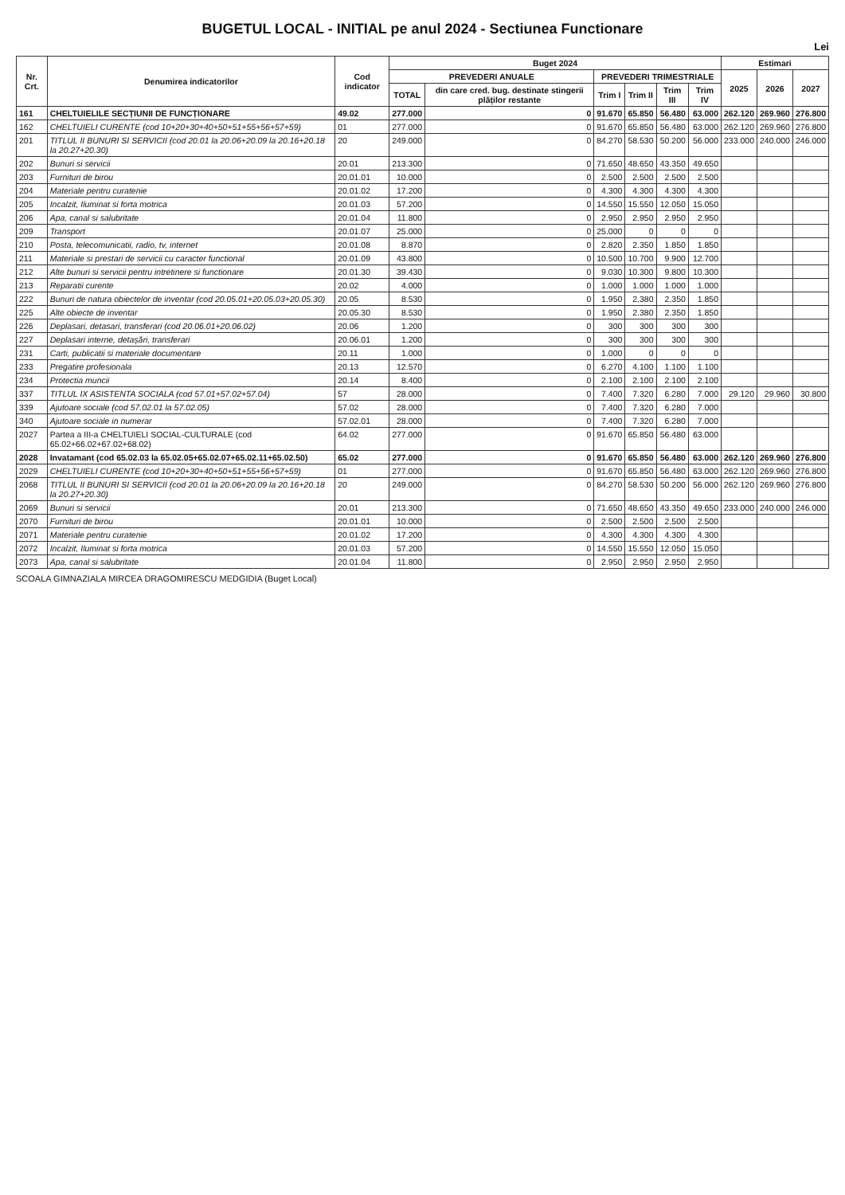BUGETUL LOCAL - INITIAL pe anul 2024 - Sectiunea Functionare
Lei
| Nr. Crt. | Denumirea indicatorilor | Cod indicator | Buget 2024 | | | | | | Estimari | | |
| --- | --- | --- | --- | --- | --- | --- | --- | --- | --- | --- | --- |
| | | | PREVEDERI ANUALE | | PREVEDERI TRIMESTRIALE | | | | 2025 | 2026 | 2027 |
| | | | TOTAL | din care cred. bug. destinate stingerii plăților restante | Trim I | Trim II | Trim III | Trim IV | | | |
| 161 | CHELTUIELILE SECȚIUNII DE FUNCȚIONARE | 49.02 | 277.000 | 0 | 91.670 | 65.850 | 56.480 | 63.000 | 262.120 | 269.960 | 276.800 |
| 162 | CHELTUIELI CURENTE (cod 10+20+30+40+50+51+55+56+57+59) | 01 | 277.000 | 0 | 91.670 | 65.850 | 56.480 | 63.000 | 262.120 | 269.960 | 276.800 |
| 201 | TITLUL II BUNURI SI SERVICII (cod 20.01 la 20.06+20.09 la 20.16+20.18 la 20.27+20.30) | 20 | 249.000 | 0 | 84.270 | 58.530 | 50.200 | 56.000 | 233.000 | 240.000 | 246.000 |
| 202 | Bunuri si servicii | 20.01 | 213.300 | 0 | 71.650 | 48.650 | 43.350 | 49.650 | | | |
| 203 | Furnituri de birou | 20.01.01 | 10.000 | 0 | 2.500 | 2.500 | 2.500 | 2.500 | | | |
| 204 | Materiale pentru curatenie | 20.01.02 | 17.200 | 0 | 4.300 | 4.300 | 4.300 | 4.300 | | | |
| 205 | Incalzit, Iluminat si forta motrica | 20.01.03 | 57.200 | 0 | 14.550 | 15.550 | 12.050 | 15.050 | | | |
| 206 | Apa, canal si salubritate | 20.01.04 | 11.800 | 0 | 2.950 | 2.950 | 2.950 | 2.950 | | | |
| 209 | Transport | 20.01.07 | 25.000 | 0 | 25.000 | 0 | 0 | 0 | | | |
| 210 | Posta, telecomunicatii, radio, tv, internet | 20.01.08 | 8.870 | 0 | 2.820 | 2.350 | 1.850 | 1.850 | | | |
| 211 | Materiale si prestari de servicii cu caracter functional | 20.01.09 | 43.800 | 0 | 10.500 | 10.700 | 9.900 | 12.700 | | | |
| 212 | Alte bunuri si servicii pentru intretinere si functionare | 20.01.30 | 39.430 | 0 | 9.030 | 10.300 | 9.800 | 10.300 | | | |
| 213 | Reparatii curente | 20.02 | 4.000 | 0 | 1.000 | 1.000 | 1.000 | 1.000 | | | |
| 222 | Bunuri de natura obiectelor de inventar (cod 20.05.01+20.05.03+20.05.30) | 20.05 | 8.530 | 0 | 1.950 | 2.380 | 2.350 | 1.850 | | | |
| 225 | Alte obiecte de inventar | 20.05.30 | 8.530 | 0 | 1.950 | 2.380 | 2.350 | 1.850 | | | |
| 226 | Deplasari, detasari, transferari (cod 20.06.01+20.06.02) | 20.06 | 1.200 | 0 | 300 | 300 | 300 | 300 | | | |
| 227 | Deplasari interne, detașări, transferari | 20.06.01 | 1.200 | 0 | 300 | 300 | 300 | 300 | | | |
| 231 | Carti, publicatii si materiale documentare | 20.11 | 1.000 | 0 | 1.000 | 0 | 0 | 0 | | | |
| 233 | Pregatire profesionala | 20.13 | 12.570 | 0 | 6.270 | 4.100 | 1.100 | 1.100 | | | |
| 234 | Protectia muncii | 20.14 | 8.400 | 0 | 2.100 | 2.100 | 2.100 | 2.100 | | | |
| 337 | TITLUL IX ASISTENTA SOCIALA (cod 57.01+57.02+57.04) | 57 | 28.000 | 0 | 7.400 | 7.320 | 6.280 | 7.000 | 29.120 | 29.960 | 30.800 |
| 339 | Ajutoare sociale (cod 57.02.01 la 57.02.05) | 57.02 | 28.000 | 0 | 7.400 | 7.320 | 6.280 | 7.000 | | | |
| 340 | Ajutoare sociale in numerar | 57.02.01 | 28.000 | 0 | 7.400 | 7.320 | 6.280 | 7.000 | | | |
| 2027 | Partea a III-a CHELTUIELI SOCIAL-CULTURALE (cod 65.02+66.02+67.02+68.02) | 64.02 | 277.000 | 0 | 91.670 | 65.850 | 56.480 | 63.000 | | | |
| 2028 | Invatamant (cod 65.02.03 la 65.02.05+65.02.07+65.02.11+65.02.50) | 65.02 | 277.000 | 0 | 91.670 | 65.850 | 56.480 | 63.000 | 262.120 | 269.960 | 276.800 |
| 2029 | CHELTUIELI CURENTE (cod 10+20+30+40+50+51+55+56+57+59) | 01 | 277.000 | 0 | 91.670 | 65.850 | 56.480 | 63.000 | 262.120 | 269.960 | 276.800 |
| 2068 | TITLUL II BUNURI SI SERVICII (cod 20.01 la 20.06+20.09 la 20.16+20.18 la 20.27+20.30) | 20 | 249.000 | 0 | 84.270 | 58.530 | 50.200 | 56.000 | 262.120 | 269.960 | 276.800 |
| 2069 | Bunuri si servicii | 20.01 | 213.300 | 0 | 71.650 | 48.650 | 43.350 | 49.650 | 233.000 | 240.000 | 246.000 |
| 2070 | Furnituri de birou | 20.01.01 | 10.000 | 0 | 2.500 | 2.500 | 2.500 | 2.500 | | | |
| 2071 | Materiale pentru curatenie | 20.01.02 | 17.200 | 0 | 4.300 | 4.300 | 4.300 | 4.300 | | | |
| 2072 | Incalzit, Iluminat si forta motrica | 20.01.03 | 57.200 | 0 | 14.550 | 15.550 | 12.050 | 15.050 | | | |
| 2073 | Apa, canal si salubritate | 20.01.04 | 11.800 | 0 | 2.950 | 2.950 | 2.950 | 2.950 | | | |
SCOALA GIMNAZIALA MIRCEA DRAGOMIRESCU MEDGIDIA (Buget Local)